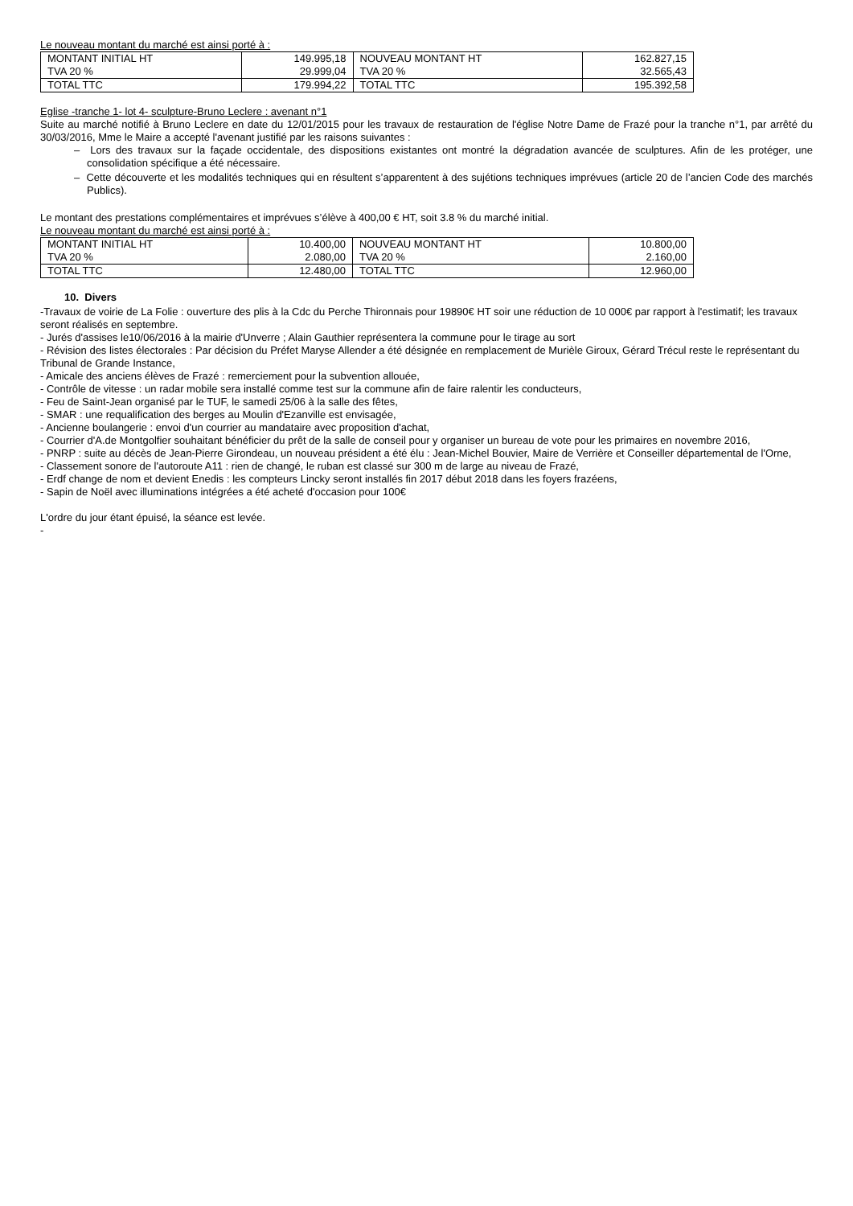Le nouveau montant du marché est ainsi porté à :
| MONTANT INITIAL HT | 149.995,18 | NOUVEAU MONTANT HT | 162.827,15 |
| TVA 20 % | 29.999,04 | TVA 20 % | 32.565,43 |
| TOTAL TTC | 179.994,22 | TOTAL TTC | 195.392,58 |
Eglise -tranche 1- lot 4- sculpture-Bruno Leclere : avenant n°1
Suite au marché notifié à Bruno Leclere en date du 12/01/2015 pour les travaux de restauration de l'église Notre Dame de Frazé pour la tranche n°1, par arrêté du 30/03/2016, Mme le Maire a accepté l'avenant justifié par les raisons suivantes :
– Lors des travaux sur la façade occidentale, des dispositions existantes ont montré la dégradation avancée de sculptures. Afin de les protéger, une consolidation spécifique a été nécessaire.
– Cette découverte et les modalités techniques qui en résultent s’apparentent à des sujétions techniques imprévues (article 20 de l’ancien Code des marchés Publics).
Le montant des prestations complémentaires et imprévues s’élève à 400,00 € HT, soit 3.8 % du marché initial.
Le nouveau montant du marché est ainsi porté à :
| MONTANT INITIAL HT | 10.400,00 | NOUVEAU MONTANT HT | 10.800,00 |
| TVA 20 % | 2.080,00 | TVA 20 % | 2.160,00 |
| TOTAL TTC | 12.480,00 | TOTAL TTC | 12.960,00 |
10. Divers
-Travaux de voirie de La Folie : ouverture des plis à la Cdc du Perche Thironnais pour 19890€ HT soir une réduction de 10 000€ par rapport à l'estimatif; les travaux seront réalisés en septembre.
- Jurés d'assises le10/06/2016 à la mairie d'Unverre ; Alain Gauthier représentera la commune pour le tirage au sort
- Révision des listes électorales : Par décision du Préfet Maryse Allender a été désignée en remplacement de Murièle Giroux, Gérard Trécul reste le représentant du Tribunal de Grande Instance,
- Amicale des anciens élèves de Frazé : remerciement pour la subvention allouée,
- Contrôle de vitesse : un radar mobile sera installé comme test sur la commune afin de faire ralentir les conducteurs,
- Feu de Saint-Jean organisé par le TUF, le samedi 25/06 à la salle des fêtes,
- SMAR : une requalification des berges au Moulin d'Ezanville est envisagée,
- Ancienne boulangerie : envoi d'un courrier au mandataire avec proposition d'achat,
- Courrier d'A.de Montgolfier souhaitant bénéficier du prêt de la salle de conseil pour y organiser un bureau de vote pour les primaires en novembre 2016,
- PNRP : suite au décès de Jean-Pierre Girondeau, un nouveau président a été élu : Jean-Michel Bouvier, Maire de Verrière et Conseiller départemental de l'Orne,
- Classement sonore de l'autoroute A11 : rien de changé, le ruban est classé sur 300 m de large au niveau de Frazé,
- Erdf change de nom et devient Enedis : les compteurs Lincky seront installés fin 2017 début 2018 dans les foyers frazéens,
- Sapin de Noël avec illuminations intégrées a été acheté d'occasion pour 100€
L'ordre du jour étant épuisé, la séance est levée.
-